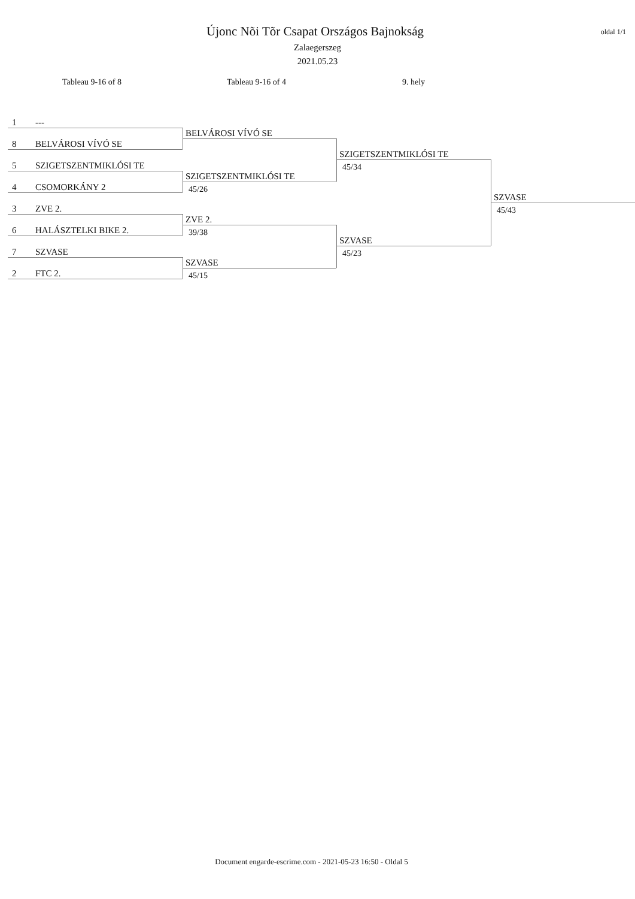oldal 1/1
Újonc Nõi Tõr Csapat Országos Bajnokság
Zalaegerszeg
2021.05.23
Tableau 9-16 of 8 Tableau 9-16 of 4 9. hely
1 ---
8 BELVÁROSI VÍVÓ SE
5 SZIGETSZENTMIKLÓSI TE
4 CSOMORKÁNY 2
3 ZVE 2.
6 HALÁSZTELKI BIKE 2.
7 SZVASE
2 FTC 2.
BELVÁROSI VÍVÓ SE
SZIGETSZENTMIKLÓSI TE
45/26
ZVE 2.
39/38
SZVASE
45/15
SZIGETSZENTMIKLÓSI TE
45/34
SZVASE
45/23
SZVASE
45/43
Document engarde-escrime.com - 2021-05-23 16:50 - Oldal 5